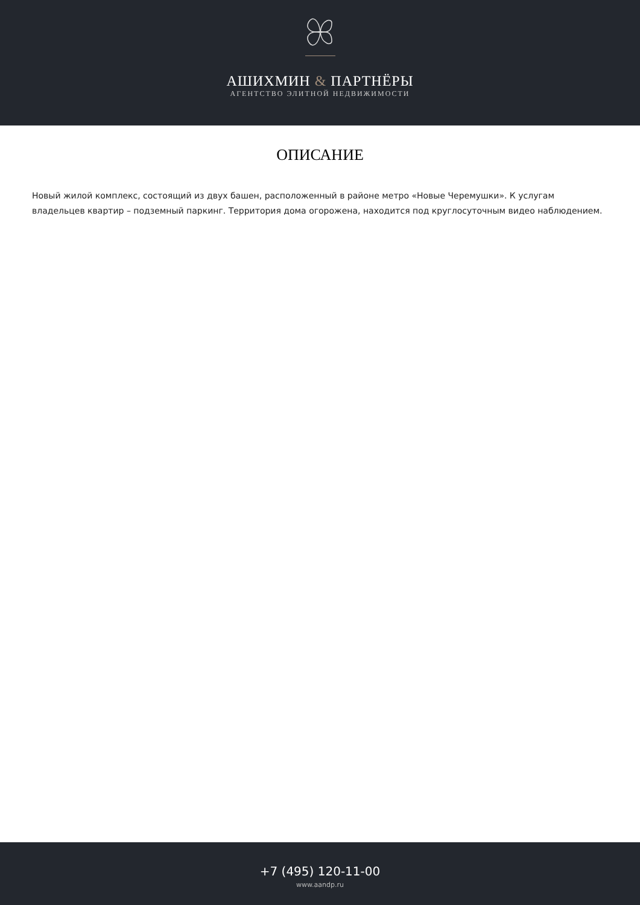АШИХМИН & ПАРТНЁРЫ
АГЕНТСТВО ЭЛИТНОЙ НЕДВИЖИМОСТИ
ОПИСАНИЕ
Новый жилой комплекс, состоящий из двух башен, расположенный в районе метро «Новые Черемушки». К услугам владельцев квартир – подземный паркинг. Территория дома огорожена, находится под круглосуточным видео наблюдением.
+7 (495) 120-11-00
www.aandp.ru